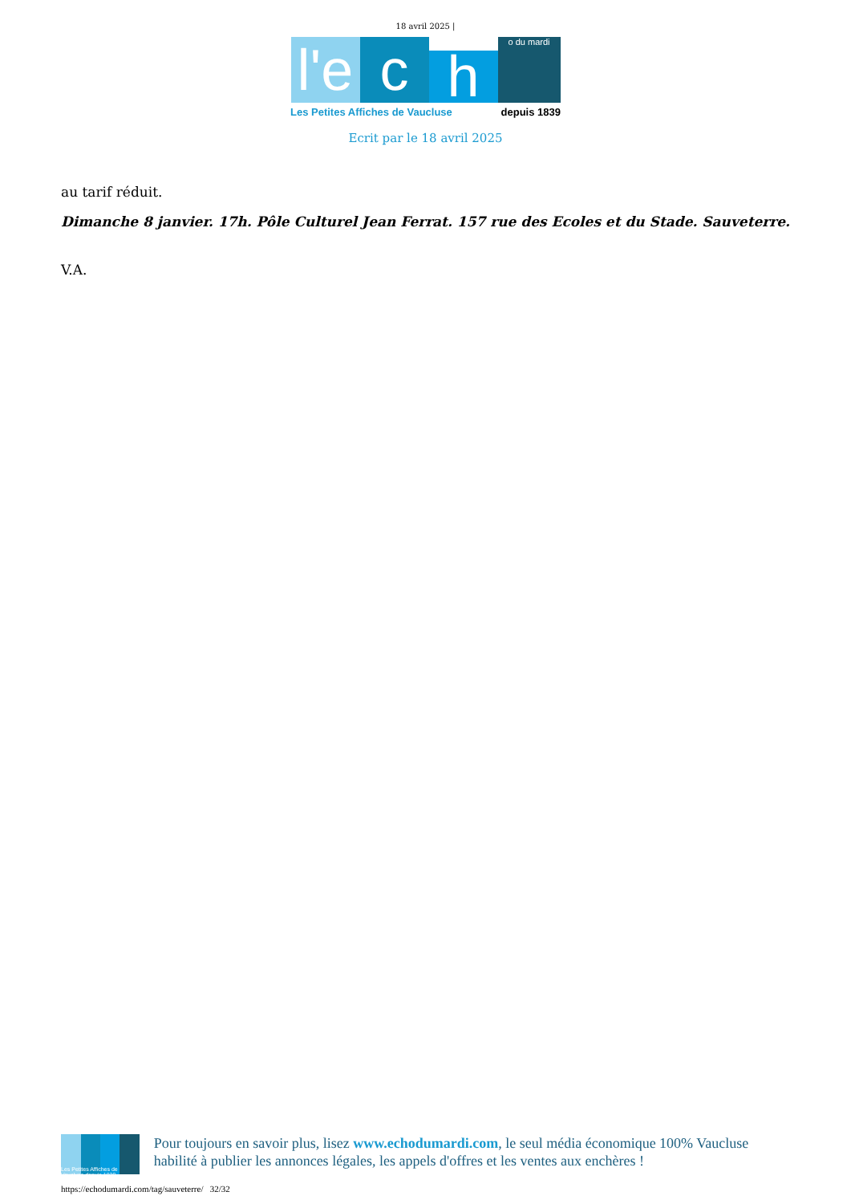18 avril 2025 |
l'e
c
h
o du mardi
Les Petites Affiches de Vaucluse depuis 1839
Ecrit par le 18 avril 2025
au tarif réduit.
Dimanche 8 janvier. 17h. Pôle Culturel Jean Ferrat. 157 rue des Ecoles et du Stade. Sauveterre.
V.A.
Les Petites Affiches de Vaucluse depuis 1839
Pour toujours en savoir plus, lisez www.echodumardi.com, le seul média économique 100% Vaucluse habilité à publier les annonces légales, les appels d'offres et les ventes aux enchères !
https://echodumardi.com/tag/sauveterre/ 32/32